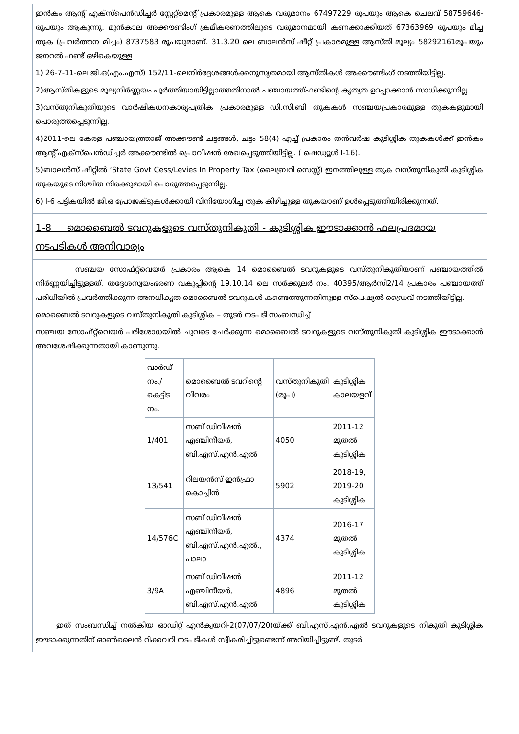ഇൻകം ആന്റ് എക്സ്പെൻഡിച്ചർ സ്റ്റേറ്റ്മെന്റ് പ്രകാരമുള്ള ആകെ വരുമാനം 67497229 രൂപയും ആകെ ചെലവ് 58759646- രൂപയും ആകുന്നു. മുൻകാല അക്കൗണ്ടിംഗ് ക്രമീകരണത്തിലൂടെ വരുമാനമായി കണക്കാക്കിയത് 67363969 രൂപയും മിച്ച തുക (പ്രവർത്തന മിച്ചം) 8737583 രൂപയുമാണ്. 31.3.20 ലെ ബാലൻസ് ഷീറ്റ് പ്രകാരമുള്ള ആസ്തി മൂല്യം 58292161രൂപയും ജനറൽ ഫണ്ട് ഒഴികെയുള്ള
1) 26-7-11-ലെ ജി.ഒ(എം.എസ്) 152/11-ലെനിർദ്ദേശങ്ങൾക്കനുസൃതമായി ആസ്തികൾ അക്കൗണ്ടിംഗ് നടത്തിയിട്ടില്ല.
2)ആസ്തികളുടെ മൂല്യനിർണ്ണയം പൂർത്തിയായിട്ടില്ലാത്തതിനാൽ പഞ്ചായത്ത്ഫണ്ടിന്റെ കൃത്യത ഉറപ്പാക്കാൻ സാധിക്കുന്നില്ല.
3)വസ്തുനികുതിയുടെ വാർഷികധനകാര്യപത്രിക പ്രകാരമുള്ള ഡി.സി.ബി തുകകൾ സഞ്ചയപ്രകാരമുള്ള തുകകളുമായി പൊരുത്തപ്പെടുന്നില്ല.
4)2011-ലെ കേരള പഞ്ചായത്ത്രാജ് അക്കൗണ്ട് ചട്ടങ്ങൾ, ചട്ടം 58(4) എച്ച് പ്രകാരം തൻവർഷ കുടിശ്ശിക തുകകൾക്ക് ഇൻകം ആന്റ് എക്സ്പെൻഡിച്ചർ അക്കൗണ്ടിൽ പ്രൊവിഷൻ രേഖപ്പെടുത്തിയിട്ടില്ല. ( ഷെഡ്യൂൾ I-16).
5)ബാലൻസ് ഷീറ്റിൽ ‘State Govt Cess/Levies In Property Tax (ലൈബ്രറി സെസ്സ്) ഇനത്തിലുള്ള തുക വസ്തുനികുതി കുടിശ്ശിക തുകയുടെ നിശ്ചിത നിരക്കുമായി പൊരുത്തപ്പെടുന്നില്ല.
6) I-6 പട്ടികയിൽ ജി.ഒ പ്രോജക്ടുകൾക്കായി വിനിയോഗിച്ച തുക കിഴിച്ചുള്ള തുകയാണ് ഉൾപ്പെടുത്തിയിരിക്കുന്നത്.
1-8 മൊബൈൽ ടവറുകളുടെ വസ്തുനികുതി - കുടിശ്ശിക ഈടാക്കാൻ ഫലപ്രദമായ നടപടികൾ അനിവാര്യം
സഞ്ചയ സോഫ്റ്റ്‌വെയർ പ്രകാരം ആകെ 14 മൊബൈൽ ടവറുകളുടെ വസ്തുനികുതിയാണ് പഞ്ചായത്തിൽ നിർണ്ണയിച്ചിട്ടുള്ളത്. തദ്ദേശസ്വയംഭരണ വകുപ്പിന്റെ 19.10.14 ലെ സർക്കുലർ നം. 40395/ആർസി2/14 പ്രകാരം പഞ്ചായത്ത് പരിധിയിൽ പ്രവർത്തിക്കുന്ന അനധികൃത മൊബൈൽ ടവറുകൾ കണ്ടെത്തുന്നതിനുള്ള സ്പെഷ്യൽ ഡ്രൈവ് നടത്തിയിട്ടില്ല.
മൊബൈൽ ടവറുകളുടെ വസ്തുനികുതി കുടിശ്ശിക – തുടർ നടപടി സംബന്ധിച്ച്
സഞ്ചയ സോഫ്റ്റ്‌വെയർ പരിശോധയിൽ ചുവടെ ചേർക്കുന്ന മൊബൈൽ ടവറുകളുടെ വസ്തുനികുതി കുടിശ്ശിക ഈടാക്കാൻ അവശേഷിക്കുന്നതായി കാണുന്നു.
| വാർഡ് നം./ കെട്ടിട നം. | മൊബൈൽ ടവറിന്റെ വിവരം | വസ്തുനികുതി (രൂപ) | കുടിശ്ശിക കാലയളവ് |
| 1/401 | സബ് ഡിവിഷൻ എഞ്ചിനീയർ, ബി.എസ്.എൻ.എൽ | 4050 | 2011-12 മുതൽ കുടിശ്ശിക |
| 13/541 | റിലയൻസ് ഇൻഫ്രാ കൊച്ചിൻ | 5902 | 2018-19, 2019-20 കുടിശ്ശിക |
| 14/576C | സബ് ഡിവിഷൻ എഞ്ചിനീയർ, ബി.എസ്.എൻ.എൽ., പാലാ | 4374 | 2016-17 മുതൽ കുടിശ്ശിക |
| 3/9A | സബ് ഡിവിഷൻ എഞ്ചിനീയർ, ബി.എസ്.എൻ.എൽ | 4896 | 2011-12 മുതൽ കുടിശ്ശിക |
ഇത് സംബന്ധിച്ച് നൽകിയ ഓഡിറ്റ് എൻക്വയറി-2(07/07/20)യ്ക്ക് ബി.എസ്.എൻ.എൽ ടവറുകളുടെ നികുതി കുടിശ്ശിക ഈടാക്കുന്നതിന് ഓൺലൈൻ റിക്കവറി നടപടികൾ സ്വീകരിച്ചിട്ടുണ്ടെന്ന് അറിയിച്ചിട്ടുണ്ട്. തുടർ